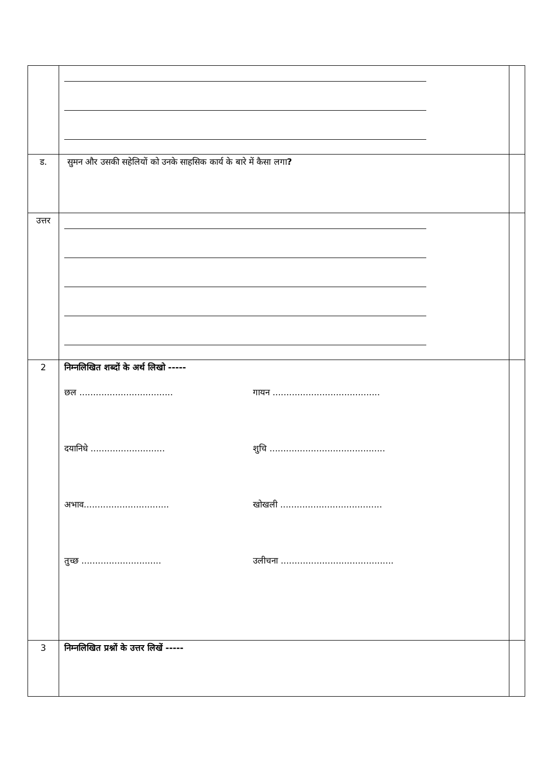| ड. | सुमन और उसकी सहेलियों को उनके साहसिक कार्य के बारे में कैसा लगा ? | |
| उत्तर | | |
| 2 | निम्नलिखित शब्दों के अर्थ लिखो ----- छल .................................. गायन ....................................... दयानिधे ........................... शुचि .......................................... अभाव............................... खोखली ..................................... तुच्छ ............................. उलीचना ......................................... | |
| 3 | निम्नलिखित प्रश्नों के उत्तर लिखें ----- | |